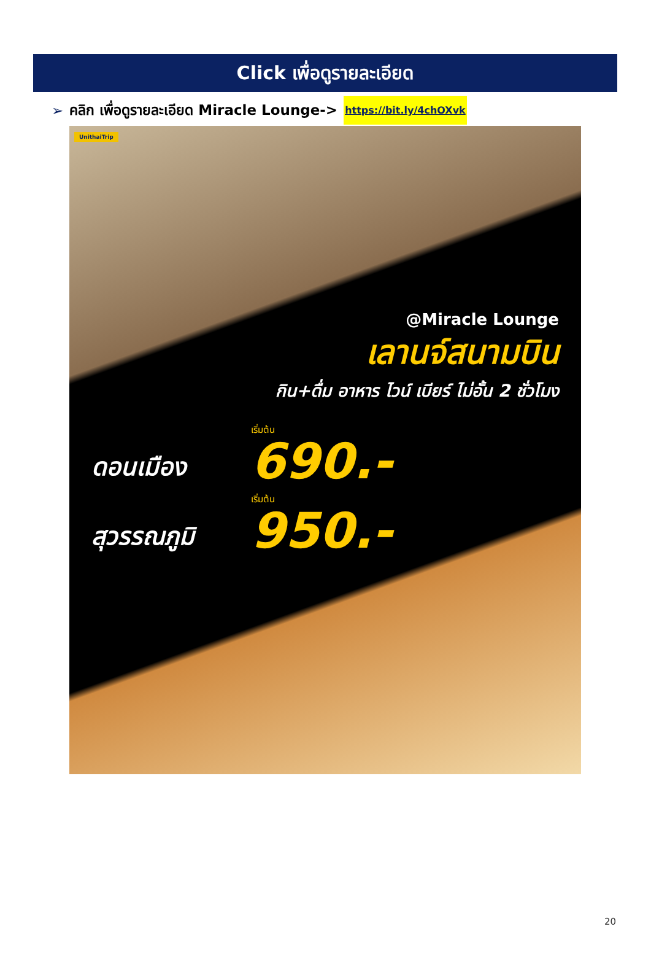Click เพื่อดูรายละเอียด
➢ คลิก เพื่อดูรายละเอียด Miracle Lounge-> https://bit.ly/4chOXvk
UnithaiTrip
@Miracle Lounge
เลานจ์สนามบิน
กิน+ดื่ม อาหาร ไวน์ เบียร์ ไม่อั้น 2 ชั่วโมง
ดอนเมือง
เริ่มต้น
690.-
สุวรรณภูมิ
เริ่มต้น
950.-
20